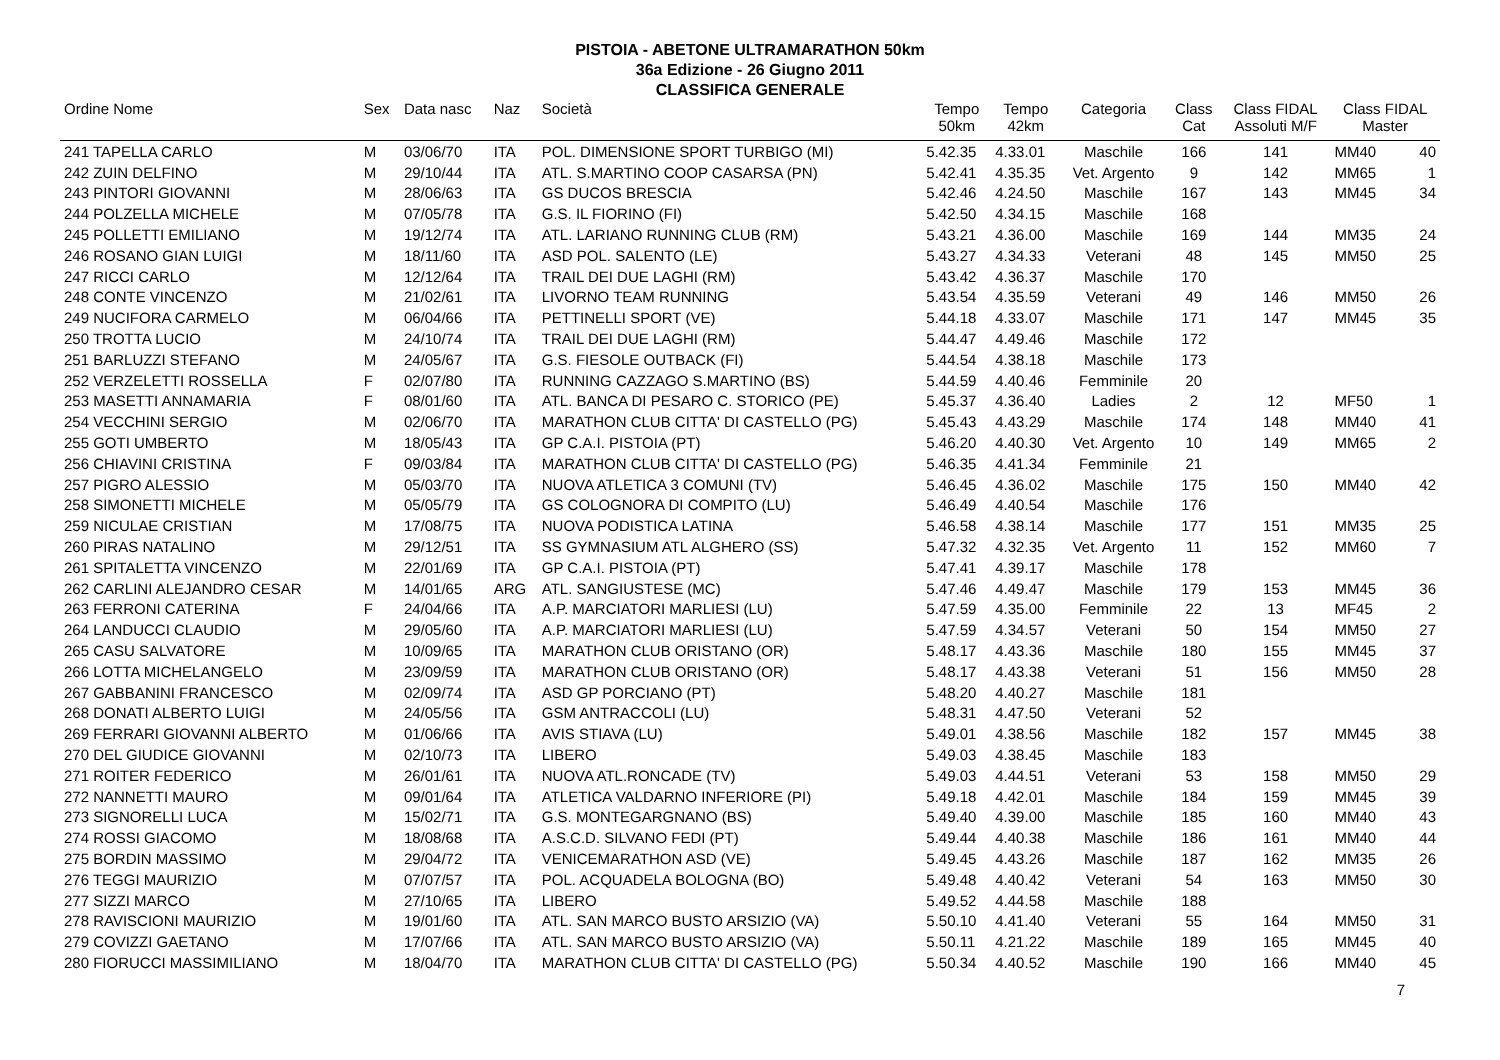PISTOIA - ABETONE ULTRAMARATHON 50km
36a Edizione - 26 Giugno 2011
CLASSIFICA GENERALE
| Ordine Nome | Sex | Data nasc | Naz | Società | Tempo 50km | Tempo 42km | Categoria | Class Cat | Class FIDAL Assoluti M/F | Class FIDAL Master | |
| --- | --- | --- | --- | --- | --- | --- | --- | --- | --- | --- | --- |
| 241 TAPELLA CARLO | M | 03/06/70 | ITA | POL. DIMENSIONE SPORT TURBIGO (MI) | 5.42.35 | 4.33.01 | Maschile | 166 | 141 | MM40 | 40 |
| 242 ZUIN DELFINO | M | 29/10/44 | ITA | ATL. S.MARTINO COOP CASARSA (PN) | 5.42.41 | 4.35.35 | Vet. Argento | 9 | 142 | MM65 | 1 |
| 243 PINTORI GIOVANNI | M | 28/06/63 | ITA | GS DUCOS BRESCIA | 5.42.46 | 4.24.50 | Maschile | 167 | 143 | MM45 | 34 |
| 244 POLZELLA MICHELE | M | 07/05/78 | ITA | G.S. IL FIORINO (FI) | 5.42.50 | 4.34.15 | Maschile | 168 | | | |
| 245 POLLETTI EMILIANO | M | 19/12/74 | ITA | ATL. LARIANO RUNNING CLUB (RM) | 5.43.21 | 4.36.00 | Maschile | 169 | 144 | MM35 | 24 |
| 246 ROSANO GIAN LUIGI | M | 18/11/60 | ITA | ASD POL. SALENTO (LE) | 5.43.27 | 4.34.33 | Veterani | 48 | 145 | MM50 | 25 |
| 247 RICCI CARLO | M | 12/12/64 | ITA | TRAIL DEI DUE LAGHI (RM) | 5.43.42 | 4.36.37 | Maschile | 170 | | | |
| 248 CONTE VINCENZO | M | 21/02/61 | ITA | LIVORNO TEAM RUNNING | 5.43.54 | 4.35.59 | Veterani | 49 | 146 | MM50 | 26 |
| 249 NUCIFORA CARMELO | M | 06/04/66 | ITA | PETTINELLI SPORT (VE) | 5.44.18 | 4.33.07 | Maschile | 171 | 147 | MM45 | 35 |
| 250 TROTTA LUCIO | M | 24/10/74 | ITA | TRAIL DEI DUE LAGHI (RM) | 5.44.47 | 4.49.46 | Maschile | 172 | | | |
| 251 BARLUZZI STEFANO | M | 24/05/67 | ITA | G.S. FIESOLE OUTBACK (FI) | 5.44.54 | 4.38.18 | Maschile | 173 | | | |
| 252 VERZELETTI ROSSELLA | F | 02/07/80 | ITA | RUNNING CAZZAGO S.MARTINO (BS) | 5.44.59 | 4.40.46 | Femminile | 20 | | | |
| 253 MASETTI ANNAMARIA | F | 08/01/60 | ITA | ATL. BANCA DI PESARO C. STORICO (PE) | 5.45.37 | 4.36.40 | Ladies | 2 | 12 | MF50 | 1 |
| 254 VECCHINI SERGIO | M | 02/06/70 | ITA | MARATHON CLUB CITTA' DI CASTELLO (PG) | 5.45.43 | 4.43.29 | Maschile | 174 | 148 | MM40 | 41 |
| 255 GOTI UMBERTO | M | 18/05/43 | ITA | GP C.A.I. PISTOIA (PT) | 5.46.20 | 4.40.30 | Vet. Argento | 10 | 149 | MM65 | 2 |
| 256 CHIAVINI CRISTINA | F | 09/03/84 | ITA | MARATHON CLUB CITTA' DI CASTELLO (PG) | 5.46.35 | 4.41.34 | Femminile | 21 | | | |
| 257 PIGRO ALESSIO | M | 05/03/70 | ITA | NUOVA ATLETICA 3 COMUNI (TV) | 5.46.45 | 4.36.02 | Maschile | 175 | 150 | MM40 | 42 |
| 258 SIMONETTI MICHELE | M | 05/05/79 | ITA | GS COLOGNORA DI COMPITO (LU) | 5.46.49 | 4.40.54 | Maschile | 176 | | | |
| 259 NICULAE CRISTIAN | M | 17/08/75 | ITA | NUOVA PODISTICA LATINA | 5.46.58 | 4.38.14 | Maschile | 177 | 151 | MM35 | 25 |
| 260 PIRAS NATALINO | M | 29/12/51 | ITA | SS GYMNASIUM ATL ALGHERO (SS) | 5.47.32 | 4.32.35 | Vet. Argento | 11 | 152 | MM60 | 7 |
| 261 SPITALETTA VINCENZO | M | 22/01/69 | ITA | GP C.A.I. PISTOIA (PT) | 5.47.41 | 4.39.17 | Maschile | 178 | | | |
| 262 CARLINI ALEJANDRO CESAR | M | 14/01/65 | ARG | ATL. SANGIUSTESE (MC) | 5.47.46 | 4.49.47 | Maschile | 179 | 153 | MM45 | 36 |
| 263 FERRONI CATERINA | F | 24/04/66 | ITA | A.P. MARCIATORI MARLIESI (LU) | 5.47.59 | 4.35.00 | Femminile | 22 | 13 | MF45 | 2 |
| 264 LANDUCCI CLAUDIO | M | 29/05/60 | ITA | A.P. MARCIATORI MARLIESI (LU) | 5.47.59 | 4.34.57 | Veterani | 50 | 154 | MM50 | 27 |
| 265 CASU SALVATORE | M | 10/09/65 | ITA | MARATHON CLUB ORISTANO (OR) | 5.48.17 | 4.43.36 | Maschile | 180 | 155 | MM45 | 37 |
| 266 LOTTA MICHELANGELO | M | 23/09/59 | ITA | MARATHON CLUB ORISTANO (OR) | 5.48.17 | 4.43.38 | Veterani | 51 | 156 | MM50 | 28 |
| 267 GABBANINI FRANCESCO | M | 02/09/74 | ITA | ASD GP PORCIANO (PT) | 5.48.20 | 4.40.27 | Maschile | 181 | | | |
| 268 DONATI ALBERTO LUIGI | M | 24/05/56 | ITA | GSM ANTRACCOLI (LU) | 5.48.31 | 4.47.50 | Veterani | 52 | | | |
| 269 FERRARI GIOVANNI ALBERTO | M | 01/06/66 | ITA | AVIS STIAVA (LU) | 5.49.01 | 4.38.56 | Maschile | 182 | 157 | MM45 | 38 |
| 270 DEL GIUDICE GIOVANNI | M | 02/10/73 | ITA | LIBERO | 5.49.03 | 4.38.45 | Maschile | 183 | | | |
| 271 ROITER FEDERICO | M | 26/01/61 | ITA | NUOVA ATL.RONCADE (TV) | 5.49.03 | 4.44.51 | Veterani | 53 | 158 | MM50 | 29 |
| 272 NANNETTI MAURO | M | 09/01/64 | ITA | ATLETICA VALDARNO INFERIORE (PI) | 5.49.18 | 4.42.01 | Maschile | 184 | 159 | MM45 | 39 |
| 273 SIGNORELLI LUCA | M | 15/02/71 | ITA | G.S. MONTEGARGNANO (BS) | 5.49.40 | 4.39.00 | Maschile | 185 | 160 | MM40 | 43 |
| 274 ROSSI GIACOMO | M | 18/08/68 | ITA | A.S.C.D. SILVANO FEDI (PT) | 5.49.44 | 4.40.38 | Maschile | 186 | 161 | MM40 | 44 |
| 275 BORDIN MASSIMO | M | 29/04/72 | ITA | VENICEMARATHON ASD (VE) | 5.49.45 | 4.43.26 | Maschile | 187 | 162 | MM35 | 26 |
| 276 TEGGI MAURIZIO | M | 07/07/57 | ITA | POL. ACQUADELA BOLOGNA (BO) | 5.49.48 | 4.40.42 | Veterani | 54 | 163 | MM50 | 30 |
| 277 SIZZI MARCO | M | 27/10/65 | ITA | LIBERO | 5.49.52 | 4.44.58 | Maschile | 188 | | | |
| 278 RAVISCIONI MAURIZIO | M | 19/01/60 | ITA | ATL. SAN MARCO BUSTO ARSIZIO (VA) | 5.50.10 | 4.41.40 | Veterani | 55 | 164 | MM50 | 31 |
| 279 COVIZZI GAETANO | M | 17/07/66 | ITA | ATL. SAN MARCO BUSTO ARSIZIO (VA) | 5.50.11 | 4.21.22 | Maschile | 189 | 165 | MM45 | 40 |
| 280 FIORUCCI MASSIMILIANO | M | 18/04/70 | ITA | MARATHON CLUB CITTA' DI CASTELLO (PG) | 5.50.34 | 4.40.52 | Maschile | 190 | 166 | MM40 | 45 |
7